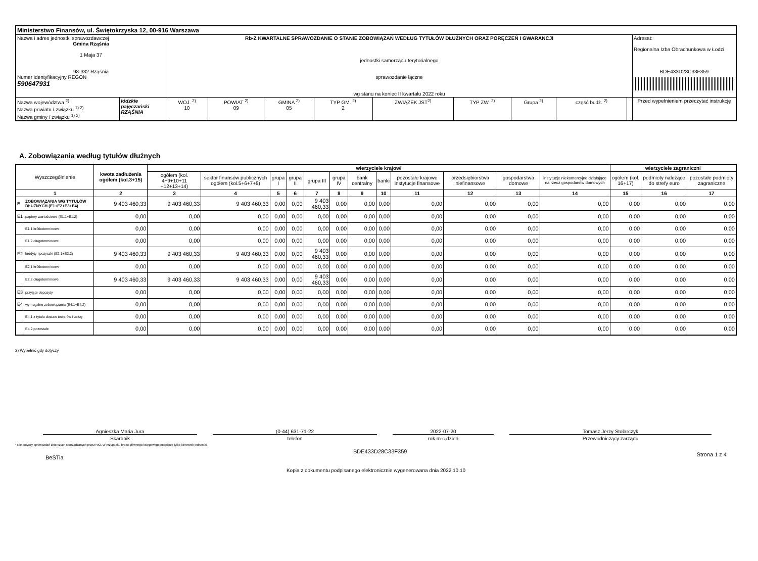| Ministerstwo Finansów, ul. Świętokrzyska 12, 00-916 Warszawa | | | | | | | | | | | |
| Nazwa i adres jednostki sprawozdawczej Gmina Rząśnia 1 Maja 37 98-332 Rząśnia Numer identyfikacyjny REGON 590647931 | | Rb-Z KWARTALNE SPRAWOZDANIE O STANIE ZOBOWIĄZAŃ WEDŁUG TYTUŁÓW DŁUŻNYCH ORAZ PORĘCZEŃ I GWARANCJI jednostki samorządu terytorialnego sprawozdanie łączne wg stanu na koniec II kwartału 2022 roku | | | | | | | | | Adresat: Regionalna Izba Obrachunkowa w Łodzi BDE433D28C33F359 |
| Nazwa województwa <sup>2)</sup> Nazwa powiatu / związku <sup>1) 2)</sup> Nazwa gminy / związku <sup>1) 2)</sup> | łódzkie pajęczański RZĄŚNIA | WOJ. <sup>2)</sup> 10 | POWIAT <sup>2)</sup> 09 | GMINA <sup>2)</sup> 05 | TYP GM. <sup>2)</sup> 2 | ZWIĄZEK JST<sup>2)</sup> | TYP ZW. <sup>2)</sup> | Grupa <sup>2)</sup> | część budż. <sup>2)</sup> | | Przed wypełnieniem przeczytać instrukcję |
A. Zobowiązania według tytułów dłużnych
| Wyszczególnienie | | kwota zadłużenia ogółem (kol.3+15) | wierzyciele krajowi | | | | | | | | | | | | wierzyciele zagraniczni | | |
| --- | --- | --- | --- | --- | --- | --- | --- | --- | --- | --- | --- | --- | --- | --- | --- | --- | --- |
| | | | ogółem (kol. 4+9+10+11 +12+13+14) | sektor finansów publicznych ogółem (kol.5+6+7+8) | grupa I | grupa II | grupa III | grupa IV | bank centralny | banki | pozostałe krajowe instytucje finansowe | przedsiębiorstwa niefinansowe | gospodarstwa domowe | instytucje niekomercyjne działające na rzecz gospodarstw domowych | ogółem (kol. 16+17) | podmioty należące do strefy euro | pozostałe podmioty zagraniczne |
| 1 | | 2 | 3 | 4 | 5 | 6 | 7 | 8 | 9 | 10 | 11 | 12 | 13 | 14 | 15 | 16 | 17 |
| E | ZOBOWIĄZANIA WG TYTUŁÓW DŁUŻNYCH (E1+E2+E3+E4) | 9 403 460,33 | 9 403 460,33 | 9 403 460,33 | 0,00 | 0,00 | 9 403 460,33 | 0,00 | 0,00 | 0,00 | 0,00 | 0,00 | 0,00 | 0,00 | 0,00 | 0,00 | 0,00 |
| E1 | papiery wartościowe (E1.1+E1.2) | 0,00 | 0,00 | 0,00 | 0,00 | 0,00 | 0,00 | 0,00 | 0,00 | 0,00 | 0,00 | 0,00 | 0,00 | 0,00 | 0,00 | 0,00 | 0,00 |
| | E1.1 krótkoterminowe | 0,00 | 0,00 | 0,00 | 0,00 | 0,00 | 0,00 | 0,00 | 0,00 | 0,00 | 0,00 | 0,00 | 0,00 | 0,00 | 0,00 | 0,00 | 0,00 |
| | E1.2 długoterminowe | 0,00 | 0,00 | 0,00 | 0,00 | 0,00 | 0,00 | 0,00 | 0,00 | 0,00 | 0,00 | 0,00 | 0,00 | 0,00 | 0,00 | 0,00 | 0,00 |
| E2 | kredyty i pożyczki (E2.1+E2.2) | 9 403 460,33 | 9 403 460,33 | 9 403 460,33 | 0,00 | 0,00 | 9 403 460,33 | 0,00 | 0,00 | 0,00 | 0,00 | 0,00 | 0,00 | 0,00 | 0,00 | 0,00 | 0,00 |
| | E2.1 krótkoterminowe | 0,00 | 0,00 | 0,00 | 0,00 | 0,00 | 0,00 | 0,00 | 0,00 | 0,00 | 0,00 | 0,00 | 0,00 | 0,00 | 0,00 | 0,00 | 0,00 |
| | E2.2 długoterminowe | 9 403 460,33 | 9 403 460,33 | 9 403 460,33 | 0,00 | 0,00 | 9 403 460,33 | 0,00 | 0,00 | 0,00 | 0,00 | 0,00 | 0,00 | 0,00 | 0,00 | 0,00 | 0,00 |
| E3 | przyjęte depozyty | 0,00 | 0,00 | 0,00 | 0,00 | 0,00 | 0,00 | 0,00 | 0,00 | 0,00 | 0,00 | 0,00 | 0,00 | 0,00 | 0,00 | 0,00 | 0,00 |
| E4 | wymagalne zobowiązania (E4.1+E4.2) | 0,00 | 0,00 | 0,00 | 0,00 | 0,00 | 0,00 | 0,00 | 0,00 | 0,00 | 0,00 | 0,00 | 0,00 | 0,00 | 0,00 | 0,00 | 0,00 |
| | E4.1 z tytułu dostaw towarów i usług | 0,00 | 0,00 | 0,00 | 0,00 | 0,00 | 0,00 | 0,00 | 0,00 | 0,00 | 0,00 | 0,00 | 0,00 | 0,00 | 0,00 | 0,00 | 0,00 |
| | E4.2 pozostałe | 0,00 | 0,00 | 0,00 | 0,00 | 0,00 | 0,00 | 0,00 | 0,00 | 0,00 | 0,00 | 0,00 | 0,00 | 0,00 | 0,00 | 0,00 | 0,00 |
2) Wypełnić gdy dotyczy
Agnieszka Maria Jura
Skarbnik
(0-44) 631-71-22
telefon
2022-07-20
rok m-c dzień
Tomasz Jerzy Stolarczyk
Przewodniczący zarządu
* Nie dotyczy sprawozdań zbiorczych sporządzanych przez RIO. W przypadku braku głównego księgowego podpisuje tylko kierownik jednostki.
BeSTia BDE433D28C33F359 Strona 1 z 4
Kopia z dokumentu podpisanego elektronicznie wygenerowana dnia 2022.10.10